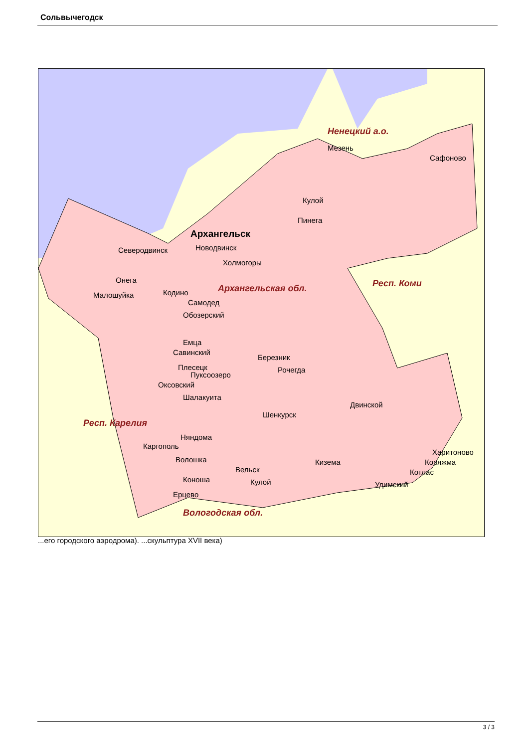Сольвычегодск
Ненецкий а.о.
Архангельск
Пинега
Кулой
Мезень
Сафоново
Северодвинск Новодвинск
Холмогоры
Онега
Малошуйка Кодино Архангельская обл. Респ. Коми
Самодед
Обозерский
Емца
Савинский
Березник
Плесецк
Пуксоозеро
Рочегда
Оксовский
Шалакуита
Двинской
Шенкурск
Респ. Карелия
Няндома
Каргополь
Волошка
Харитоново
Коряжма Кизема
Вельск Котлас
Коноша Кулой Удимский
Ерцево
Вологодская обл.
...его городского аэродрома). ...скульптура XVII века)
3 / 3